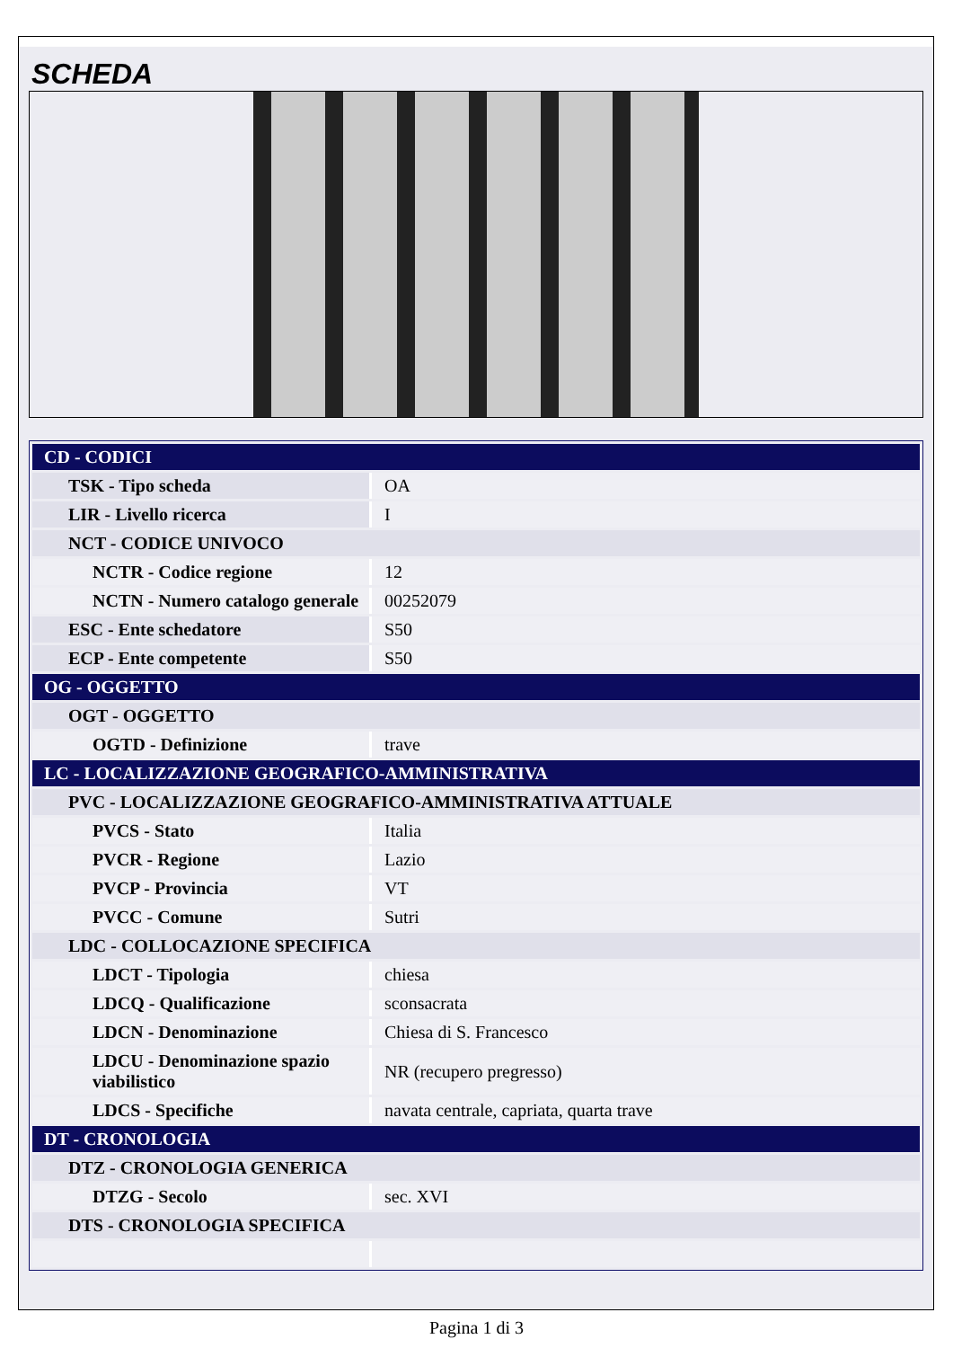SCHEDA
| CD - CODICI | |
| TSK - Tipo scheda | OA |
| LIR - Livello ricerca | I |
| NCT - CODICE UNIVOCO | |
| NCTR - Codice regione | 12 |
| NCTN - Numero catalogo generale | 00252079 |
| ESC - Ente schedatore | S50 |
| ECP - Ente competente | S50 |
| OG - OGGETTO | |
| OGT - OGGETTO | |
| OGTD - Definizione | trave |
| LC - LOCALIZZAZIONE GEOGRAFICO-AMMINISTRATIVA | |
| PVC - LOCALIZZAZIONE GEOGRAFICO-AMMINISTRATIVA ATTUALE | |
| PVCS - Stato | Italia |
| PVCR - Regione | Lazio |
| PVCP - Provincia | VT |
| PVCC - Comune | Sutri |
| LDC - COLLOCAZIONE SPECIFICA | |
| LDCT - Tipologia | chiesa |
| LDCQ - Qualificazione | sconsacrata |
| LDCN - Denominazione | Chiesa di S. Francesco |
| LDCU - Denominazione spazio viabilistico | NR (recupero pregresso) |
| LDCS - Specifiche | navata centrale, capriata, quarta trave |
| DT - CRONOLOGIA | |
| DTZ - CRONOLOGIA GENERICA | |
| DTZG - Secolo | sec. XVI |
| DTS - CRONOLOGIA SPECIFICA | |
Pagina 1 di 3